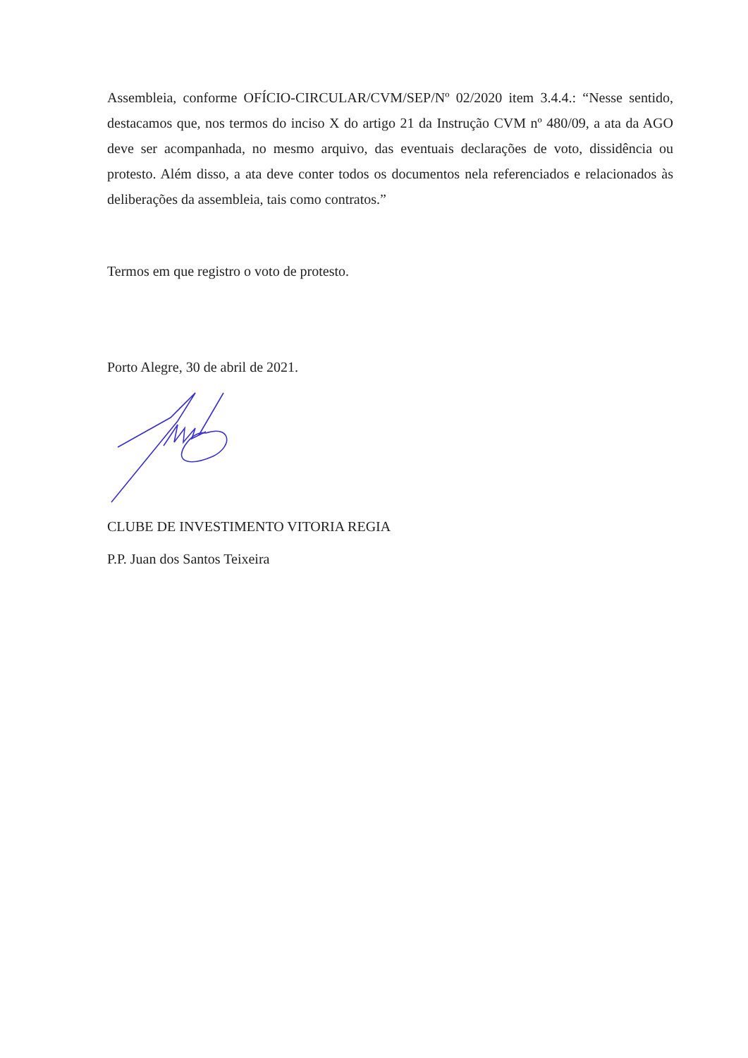Assembleia, conforme OFÍCIO-CIRCULAR/CVM/SEP/Nº 02/2020 item 3.4.4.: “Nesse sentido, destacamos que, nos termos do inciso X do artigo 21 da Instrução CVM nº 480/09, a ata da AGO deve ser acompanhada, no mesmo arquivo, das eventuais declarações de voto, dissidência ou protesto. Além disso, a ata deve conter todos os documentos nela referenciados e relacionados às deliberações da assembleia, tais como contratos.”
Termos em que registro o voto de protesto.
Porto Alegre, 30 de abril de 2021.
CLUBE DE INVESTIMENTO VITORIA REGIA
P.P. Juan dos Santos Teixeira